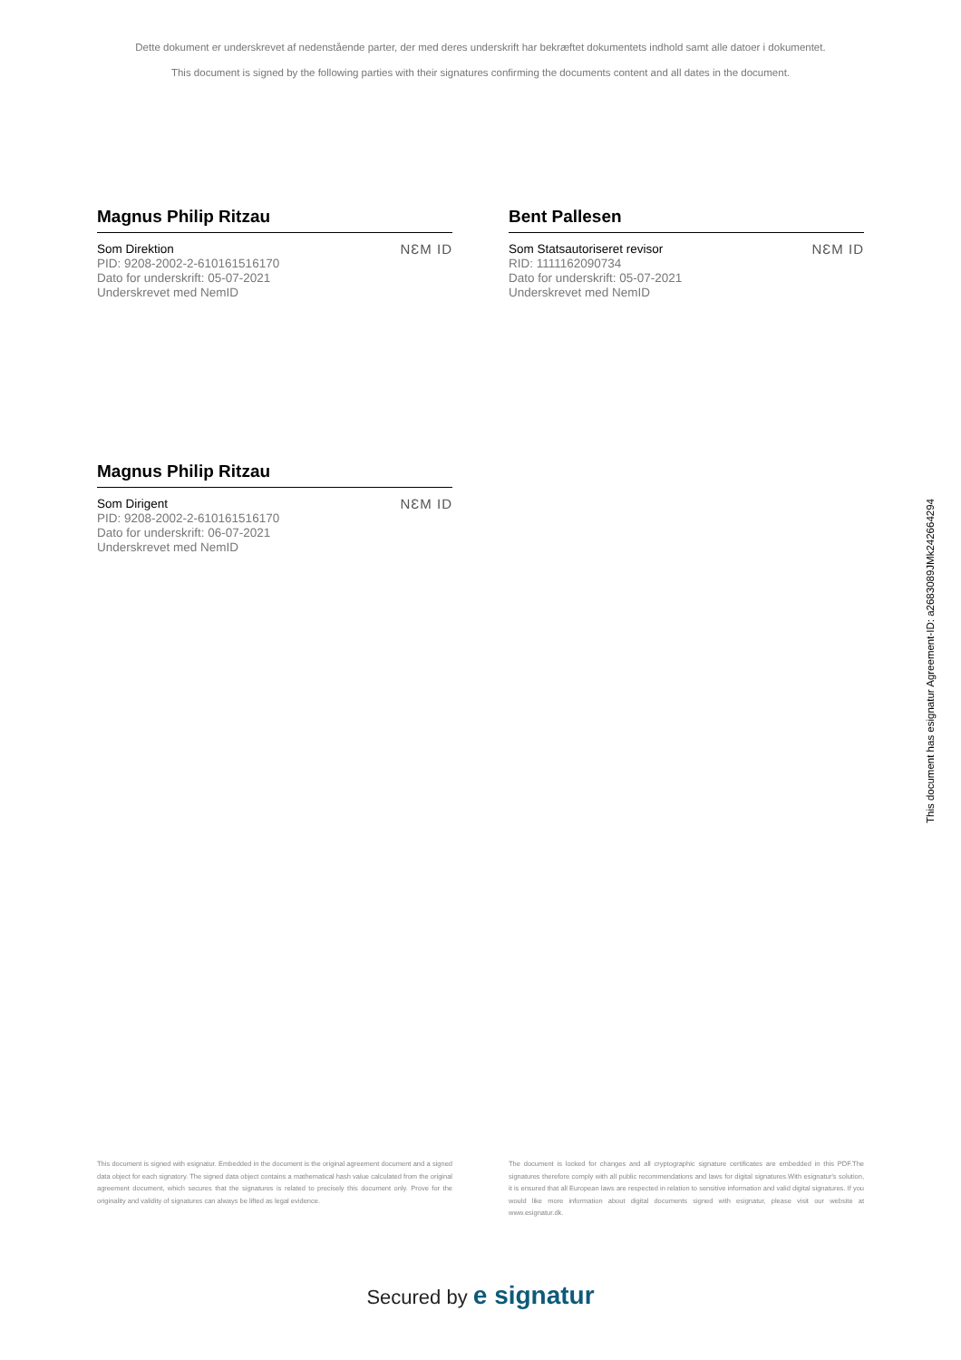Dette dokument er underskrevet af nedenstående parter, der med deres underskrift har bekræftet dokumentets indhold samt alle datoer i dokumentet.
This document is signed by the following parties with their signatures confirming the documents content and all dates in the document.
Magnus Philip Ritzau
Som Direktion
PID: 9208-2002-2-610161516170
Dato for underskrift: 05-07-2021
Underskrevet med NemID
NƐM ID
Bent Pallesen
Som Statsautoriseret revisor
RID: 1111162090734
Dato for underskrift: 05-07-2021
Underskrevet med NemID
NƐM ID
Magnus Philip Ritzau
Som Dirigent
PID: 9208-2002-2-610161516170
Dato for underskrift: 06-07-2021
Underskrevet med NemID
NƐM ID
This document is signed with esignatur. Embedded in the document is the original agreement document and a signed data object for each signatory. The signed data object contains a mathematical hash value calculated from the original agreement document, which secures that the signatures is related to precisely this document only. Prove for the originality and validity of signatures can always be lifted as legal evidence.
The document is locked for changes and all cryptographic signature certificates are embedded in this PDF.The signatures therefore comply with all public recommendations and laws for digital signatures.With esignatur's solution, it is ensured that all European laws are respected in relation to sensitive information and valid digital signatures. If you would like more information about digital documents signed with esignatur, please visit our website at www.esignatur.dk.
Secured by e signatur
This document has esignatur Agreement-ID: a2683089JMk242664294